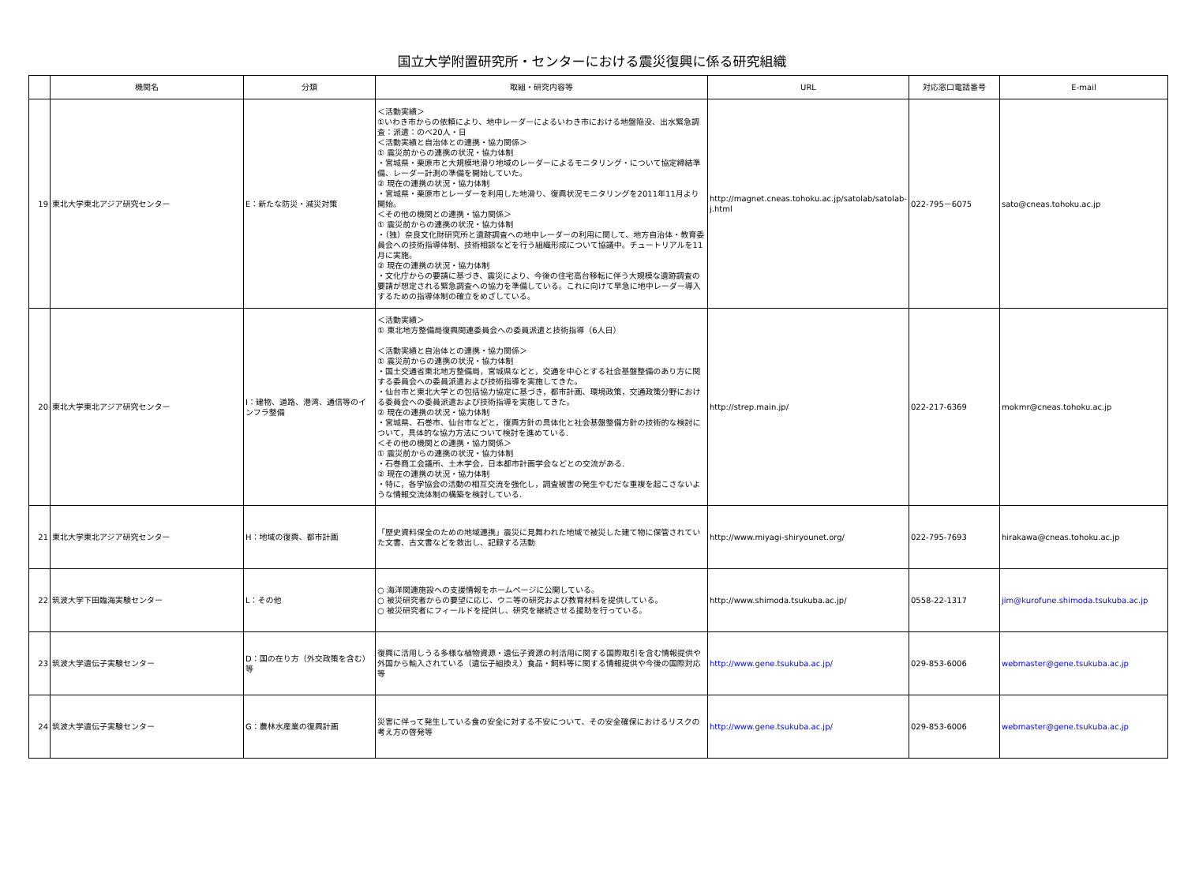国立大学附置研究所・センターにおける震災復興に係る研究組織
| | 機関名 | 分類 | 取組・研究内容等 | URL | 対応窓口電話番号 | E-mail |
| --- | --- | --- | --- | --- | --- | --- |
| 19 | 東北大学東北アジア研究センター | E：新たな防災・減災対策 | ＜活動実績＞ ①いわき市からの依頼により、地中レーダーによるいわき市における地盤陥没、出水緊急調査：派遣：のべ20人・日 ＜活動実績と自治体との連携・協力関係＞ ① 震災前からの連携の状況・協力体制 ・宮城県・栗原市と大規模地滑り地域のレーダーによるモニタリング・について協定締結準備、レーダー計測の準備を開始していた。 ② 現在の連携の状況・協力体制 ・宮城県・栗原市とレーダーを利用した地滑り、復興状況モニタリングを2011年11月より開始。 ＜その他の機関との連携・協力関係＞ ① 震災前からの連携の状況・協力体制 ・（独）奈良文化財研究所と遺跡調査への地中レーダーの利用に関して、地方自治体・教育委員会への技術指導体制、技術相談などを行う組織形成について協議中。チュートリアルを11月に実施。 ② 現在の連携の状況・協力体制 ・文化庁からの要請に基づき、震災により、今後の住宅高台移転に伴う大規模な遺跡調査の要請が想定される緊急調査への協力を準備している。これに向けて早急に地中レーダー導入するための指導体制の確立をめざしている。 | http://magnet.cneas.tohoku.ac.jp/satolab/satolab-j.html | 022-795－6075 | sato@cneas.tohoku.ac.jp |
| 20 | 東北大学東北アジア研究センター | I：建物、道路、港湾、通信等のインフラ整備 | ＜活動実績＞ ① 東北地方整備局復興関連委員会への委員派遣と技術指導（6人日） ＜活動実績と自治体との連携・協力関係＞ ① 震災前からの連携の状況・協力体制 ・国土交通省東北地方整備局，宮城県などと，交通を中心とする社会基盤整備のあり方に関する委員会への委員派遣および技術指導を実施してきた。 ・仙台市と東北大学との包括協力協定に基づき，都市計画、環境政策，交通政策分野における委員会への委員派遣および技術指導を実施してきた。 ② 現在の連携の状況・協力体制 ・宮城県、石巻市、仙台市などと，復興方針の具体化と社会基盤整備方針の技術的な検討について，具体的な協力方法について検討を進めている. ＜その他の機関との連携・協力関係＞ ① 震災前からの連携の状況・協力体制 ・石巻商工会議所、土木学会，日本都市計画学会などとの交流がある. ② 現在の連携の状況・協力体制 ・特に，各学協会の活動の相互交流を強化し，調査被害の発生やむだな重複を起こさないような情報交流体制の構築を検討している. | http://strep.main.jp/ | 022-217-6369 | mokmr@cneas.tohoku.ac.jp |
| 21 | 東北大学東北アジア研究センター | H：地域の復興、都市計画 | 「歴史資料保全のための地域連携」震災に見舞われた地域で被災した建て物に保管されていた文書、古文書などを救出し、記録する活動 | http://www.miyagi-shiryounet.org/ | 022-795-7693 | hirakawa@cneas.tohoku.ac.jp |
| 22 | 筑波大学下田臨海実験センター | L：その他 | ○ 海洋関連施設への支援情報をホームページに公開している。 ○ 被災研究者からの要望に応じ、ウニ等の研究および教育材料を提供している。 ○ 被災研究者にフィールドを提供し、研究を継続させる援助を行っている。 | http://www.shimoda.tsukuba.ac.jp/ | 0558-22-1317 | jim@kurofune.shimoda.tsukuba.ac.jp |
| 23 | 筑波大学遺伝子実験センター | D：国の在り方（外交政策を含む）等 | 復興に活用しうる多様な植物資源・遺伝子資源の利活用に関する国際取引を含む情報提供や外国から輸入されている（遺伝子組換え）食品・飼料等に関する情報提供や今後の国際対応等 | http://www.gene.tsukuba.ac.jp/ | 029-853-6006 | webmaster@gene.tsukuba.ac.jp |
| 24 | 筑波大学遺伝子実験センター | G：農林水産業の復興計画 | 災害に伴って発生している食の安全に対する不安について、その安全確保におけるリスクの考え方の啓発等 | http://www.gene.tsukuba.ac.jp/ | 029-853-6006 | webmaster@gene.tsukuba.ac.jp |